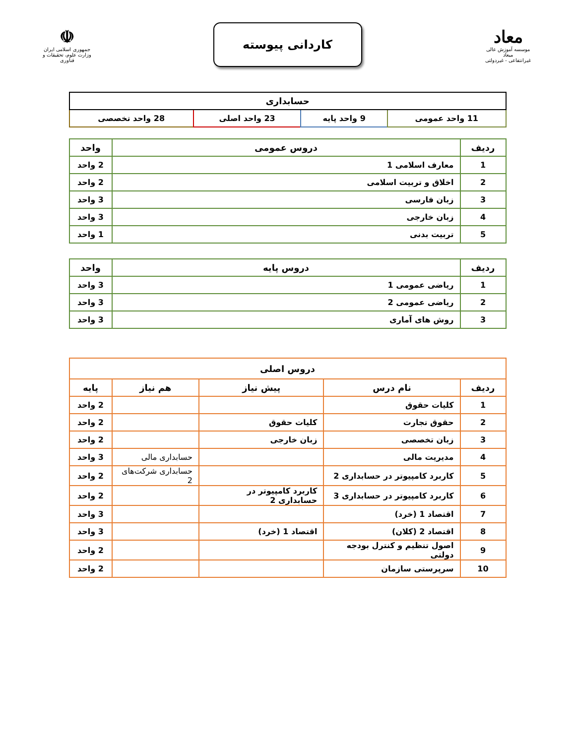معاد
موسسه آموزش عالی میعاد
غیرانتفاعی - غیردولتی
کاردانی پیوسته
☫
جمهوری اسلامی ایران
وزارت علوم، تحقیقات و فناوری
| حسابداری | | | |
| --- | --- | --- | --- |
| 11 واحد عمومی | 9 واحد پایه | 23 واحد اصلی | 28 واحد تخصصی |
| ردیف | دروس عمومی | واحد |
| --- | --- | --- |
| 1 | معارف اسلامی 1 | 2 واحد |
| 2 | اخلاق و تربیت اسلامی | 2 واحد |
| 3 | زبان فارسی | 3 واحد |
| 4 | زبان خارجی | 3 واحد |
| 5 | تربیت بدنی | 1 واحد |
| ردیف | دروس پایه | واحد |
| --- | --- | --- |
| 1 | ریاضی عمومی 1 | 3 واحد |
| 2 | ریاضی عمومی 2 | 3 واحد |
| 3 | روش های آماری | 3 واحد |
| دروس اصلی | | | | |
| --- | --- | --- | --- | --- |
| ردیف | نام درس | پیش نیاز | هم نیاز | پایه |
| 1 | کلیات حقوق | | | 2 واحد |
| 2 | حقوق تجارت | کلیات حقوق | | 2 واحد |
| 3 | زبان تخصصی | زبان خارجی | | 2 واحد |
| 4 | مدیریت مالی | | حسابداری مالی | 3 واحد |
| 5 | کاربرد کامپیوتر در حسابداری 2 | | حسابداری شرکت‌های 2 | 2 واحد |
| 6 | کاربرد کامپیوتر در حسابداری 3 | کاربرد کامپیوتر در حسابداری 2 | | 2 واحد |
| 7 | اقتصاد 1 (خرد) | | | 3 واحد |
| 8 | اقتصاد 2 (کلان) | اقتصاد 1 (خرد) | | 3 واحد |
| 9 | اصول تنظیم و کنترل بودجه دولتی | | | 2 واحد |
| 10 | سرپرستی سازمان | | | 2 واحد |